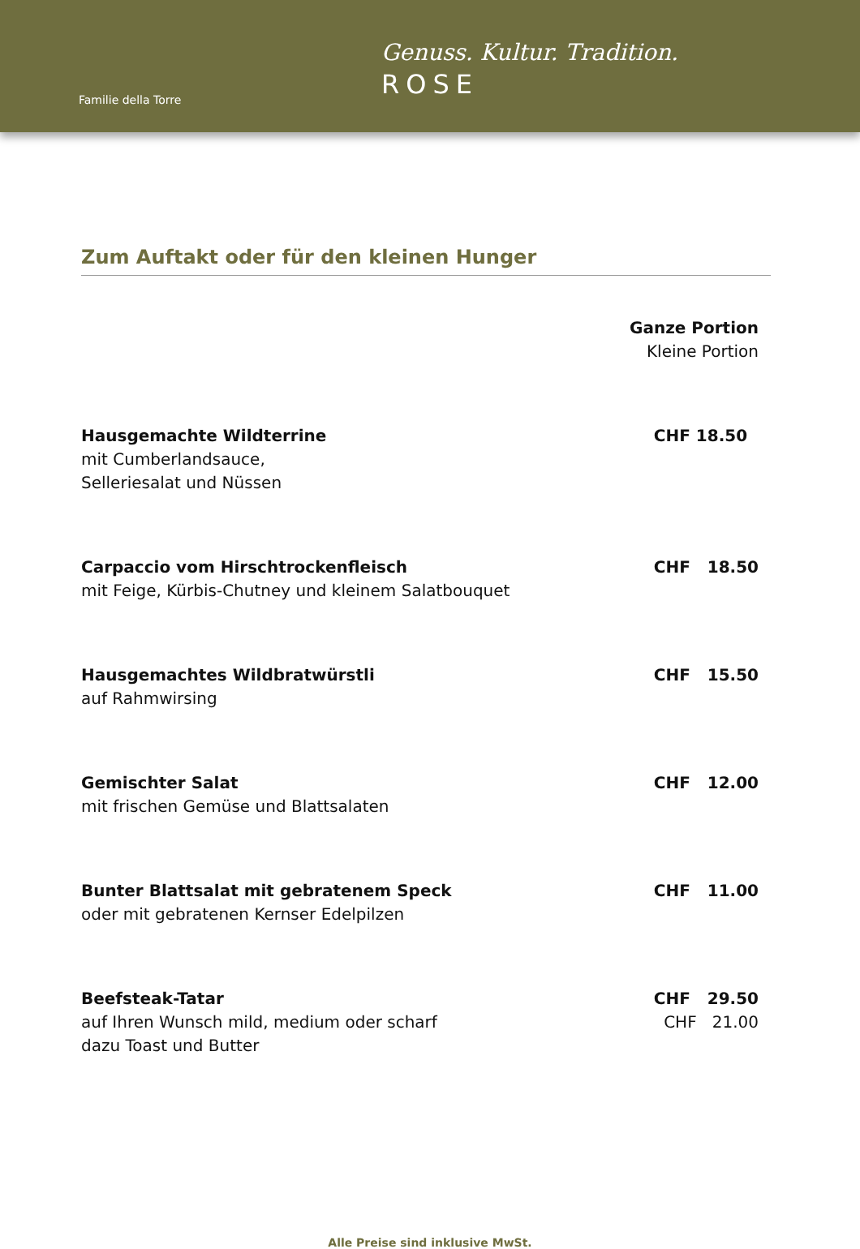Familie della Torre
Genuss. Kultur. Tradition.
ROSE
Zum Auftakt oder für den kleinen Hunger
| | Ganze Portion Kleine Portion |
| Hausgemachte Wildterrine mit Cumberlandsauce, Selleriesalat und Nüssen | CHF 18.50 |
| Carpaccio vom Hirschtrockenfleisch mit Feige, Kürbis-Chutney und kleinem Salatbouquet | CHF 18.50 |
| Hausgemachtes Wildbratwürstli auf Rahmwirsing | CHF 15.50 |
| Gemischter Salat mit frischen Gemüse und Blattsalaten | CHF 12.00 |
| Bunter Blattsalat mit gebratenem Speck oder mit gebratenen Kernser Edelpilzen | CHF 11.00 |
| Beefsteak-Tatar auf Ihren Wunsch mild, medium oder scharf dazu Toast und Butter | CHF 29.50 CHF 21.00 |
Alle Preise sind inklusive MwSt.